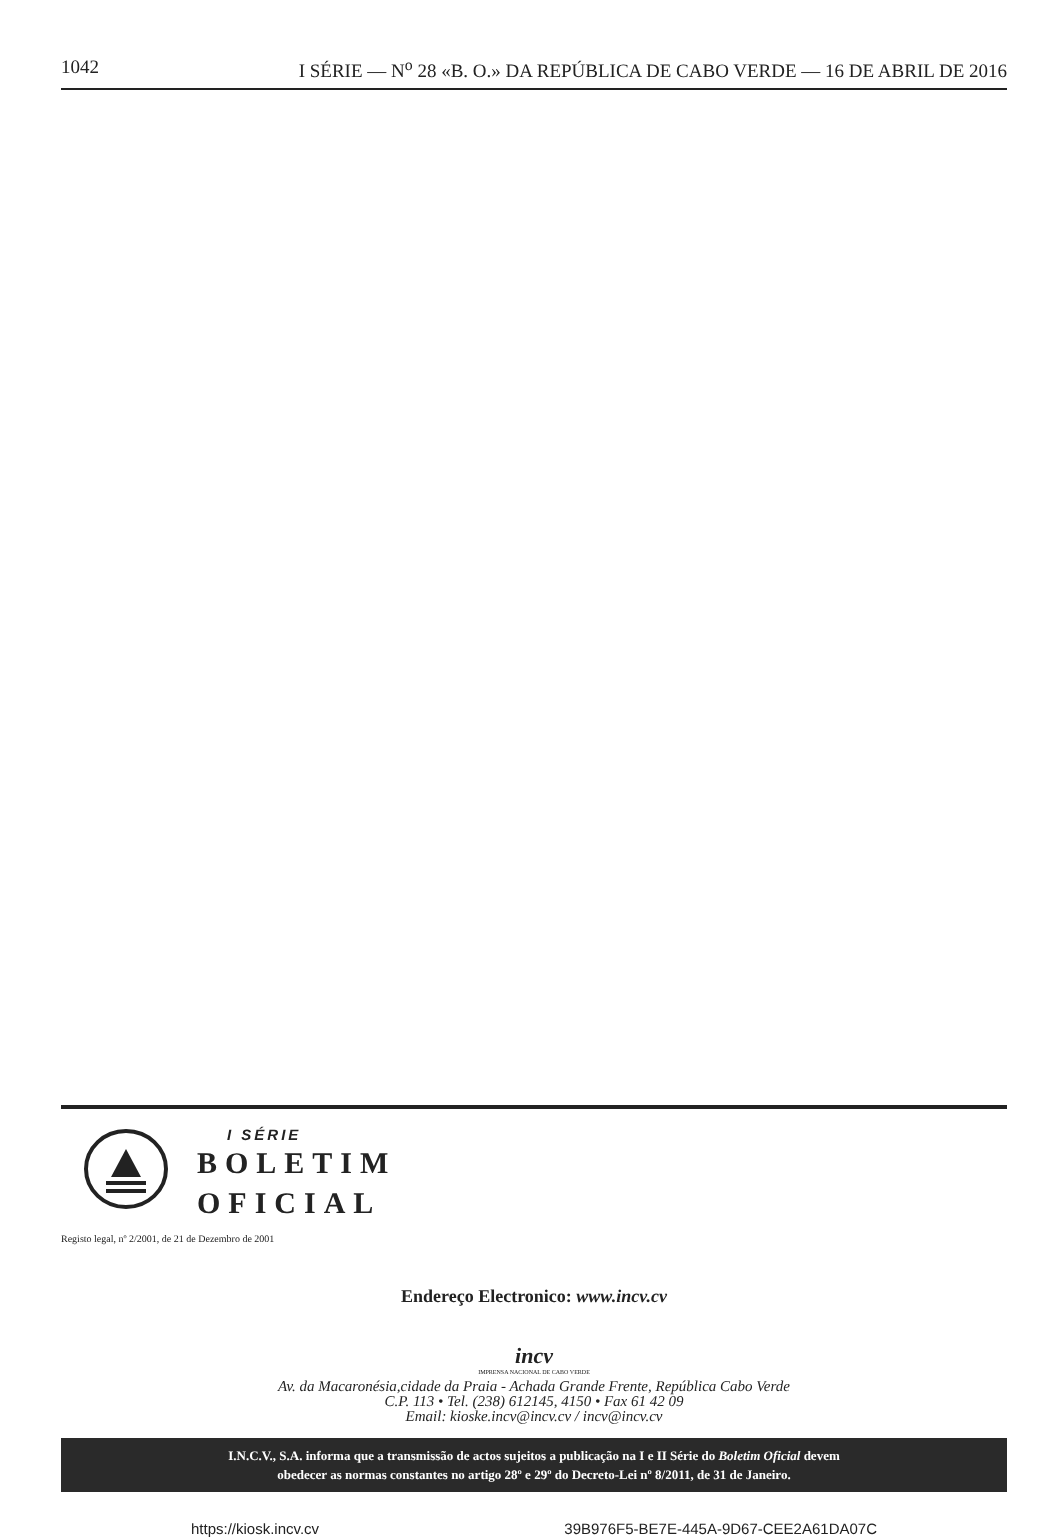1042 I SÉRIE — N<sup>o</sup> 28 «B. O.» DA REPÚBLICA DE CABO VERDE — 16 DE ABRIL DE 2016
I SÉRIE
BOLETIM
OFICIAL
Registo legal, nº 2/2001, de 21 de Dezembro de 2001
Endereço Electronico: www.incv.cv
incv
IMPRENSA NACIONAL DE CABO VERDE
Av. da Macaronésia,cidade da Praia - Achada Grande Frente, República Cabo Verde
C.P. 113 • Tel. (238) 612145, 4150 • Fax 61 42 09
Email: kioske.incv@incv.cv / incv@incv.cv
I.N.C.V., S.A. informa que a transmissão de actos sujeitos a publicação na I e II Série do Boletim Oficial devem
obedecer as normas constantes no artigo 28º e 29º do Decreto-Lei nº 8/2011, de 31 de Janeiro.
https://kiosk.incv.cv 39B976F5-BE7E-445A-9D67-CEE2A61DA07C